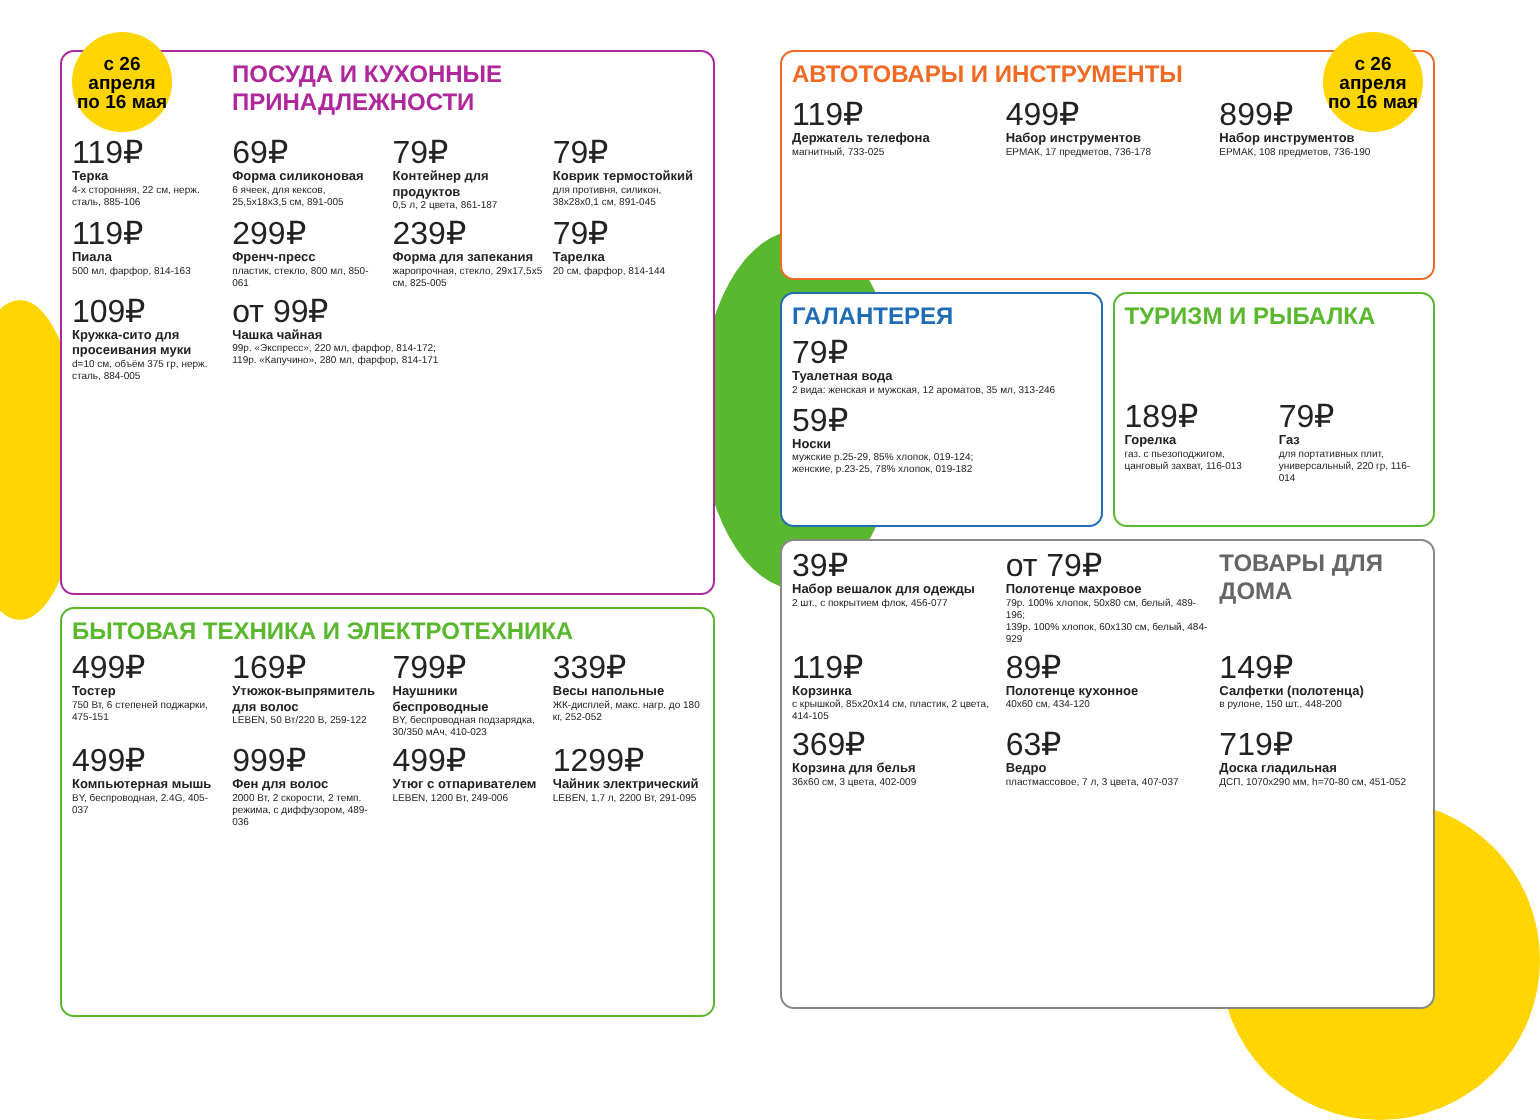с 26 апреля
по 16 мая
ПОСУДА И КУХОННЫЕ ПРИНАДЛЕЖНОСТИ
119₽
Терка
4-х сторонняя, 22 см, нерж. сталь, 885-106
69₽
Форма силиконовая
6 ячеек, для кексов, 25,5x18x3,5 см, 891-005
79₽
Контейнер для продуктов
0,5 л, 2 цвета, 861-187
79₽
Коврик термостойкий
для противня, силикон, 38x28x0,1 см, 891-045
119₽
Пиала
500 мл, фарфор, 814-163
299₽
Френч-пресс
пластик, стекло, 800 мл, 850-061
239₽
Форма для запекания
жаропрочная, стекло, 29x17,5x5 см, 825-005
79₽
Тарелка
20 см, фарфор, 814-144
109₽
Кружка-сито для просеивания муки
d=10 см, объём 375 гр, нерж. сталь, 884-005
от 99₽
Чашка чайная
99р. «Экспресс», 220 мл, фарфор, 814-172;
119р. «Капучино», 280 мл, фарфор, 814-171
БЫТОВАЯ ТЕХНИКА И ЭЛЕКТРОТЕХНИКА
499₽
Тостер
750 Вт, 6 степеней поджарки, 475-151
169₽
Утюжок-выпрямитель для волос
LEBEN, 50 Вт/220 В, 259-122
799₽
Наушники беспроводные
BY, беспроводная подзарядка, 30/350 мАч, 410-023
339₽
Весы напольные
ЖК-дисплей, макс. нагр. до 180 кг, 252-052
499₽
Компьютерная мышь
BY, беспроводная, 2.4G, 405-037
999₽
Фен для волос
2000 Вт, 2 скорости, 2 темп. режима, с диффузором, 489-036
499₽
Утюг с отпаривателем
LEBEN, 1200 Вт, 249-006
1299₽
Чайник электрический
LEBEN, 1,7 л, 2200 Вт, 291-095
с 26 апреля
по 16 мая
АВТОТОВАРЫ И ИНСТРУМЕНТЫ
119₽
Держатель телефона
магнитный, 733-025
499₽
Набор инструментов
ЕРМАК, 17 предметов, 736-178
899₽
Набор инструментов
ЕРМАК, 108 предметов, 736-190
ГАЛАНТЕРЕЯ
79₽
Туалетная вода
2 вида: женская и мужская, 12 ароматов, 35 мл, 313-246
59₽
Носки
мужские р.25-29, 85% хлопок, 019-124;
женские, р.23-25, 78% хлопок, 019-182
ТУРИЗМ И РЫБАЛКА
189₽
Горелка
газ. с пьезоподжигом, цанговый захват, 116-013
79₽
Газ
для портативных плит, универсальный, 220 гр, 116-014
39₽
Набор вешалок для одежды
2 шт., с покрытием флок, 456-077
от 79₽
Полотенце махровое
79р. 100% хлопок, 50x80 см, белый, 489-196;
139р. 100% хлопок, 60x130 см, белый, 484-929
ТОВАРЫ ДЛЯ ДОМА
119₽
Корзинка
с крышкой, 85x20x14 см, пластик, 2 цвета, 414-105
89₽
Полотенце кухонное
40x60 см, 434-120
149₽
Салфетки (полотенца)
в рулоне, 150 шт., 448-200
369₽
Корзина для белья
36x60 см, 3 цвета, 402-009
63₽
Ведро
пластмассовое, 7 л, 3 цвета, 407-037
719₽
Доска гладильная
ДСП, 1070x290 мм, h=70-80 см, 451-052